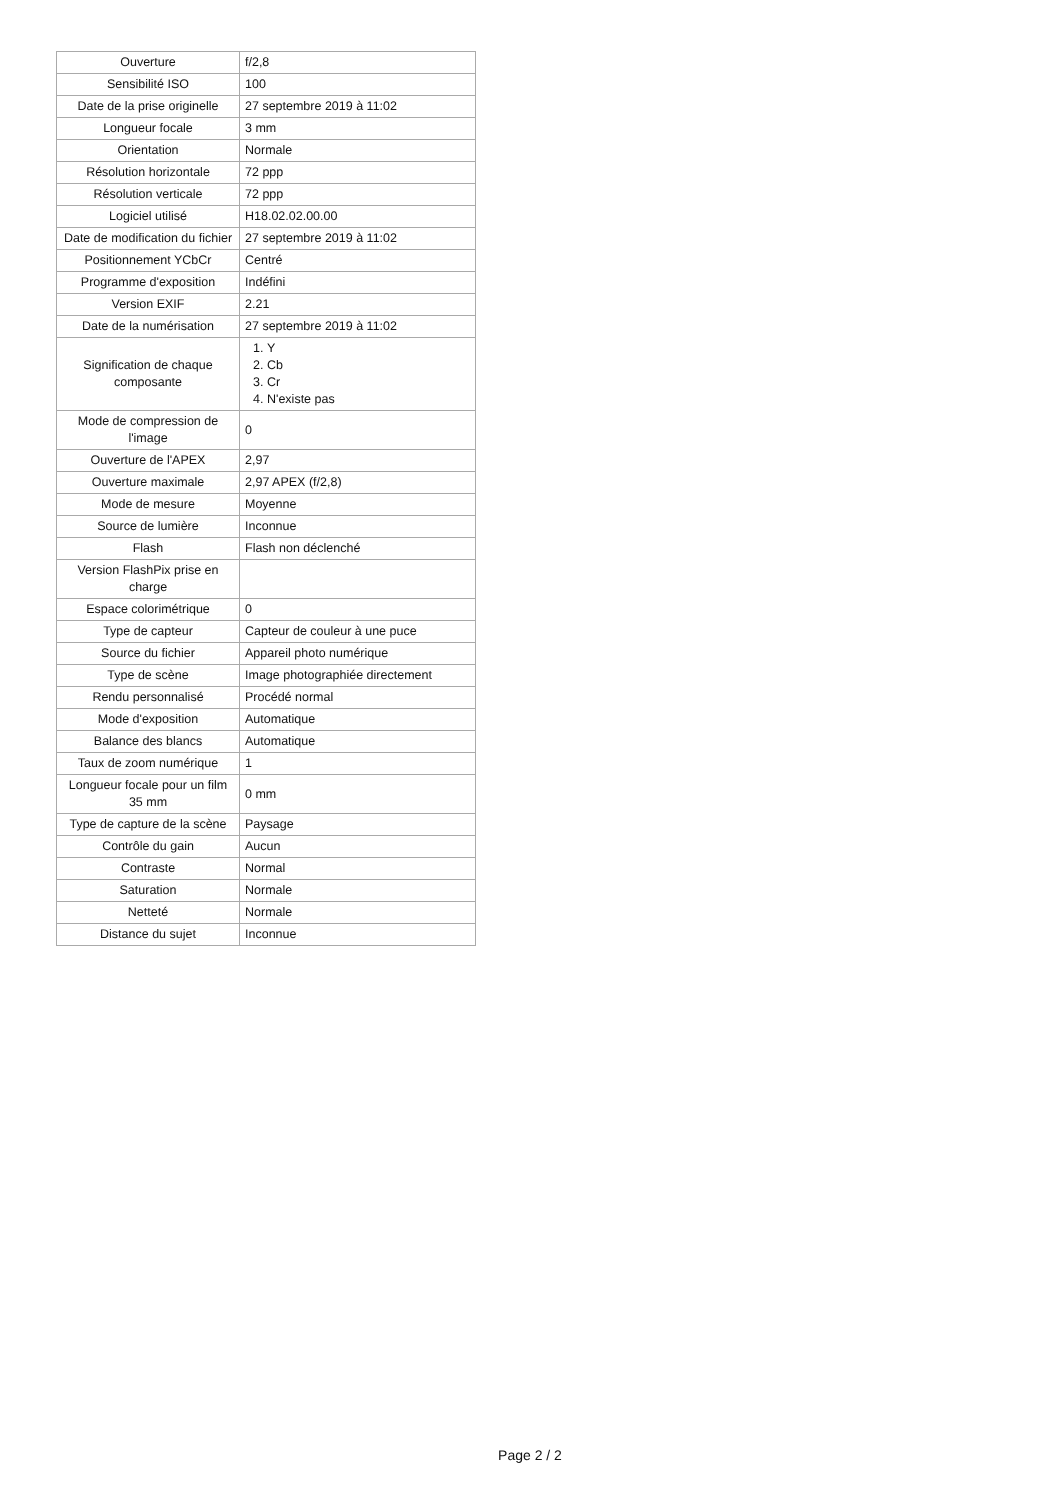| Ouverture | f/2,8 |
| Sensibilité ISO | 100 |
| Date de la prise originelle | 27 septembre 2019 à 11:02 |
| Longueur focale | 3 mm |
| Orientation | Normale |
| Résolution horizontale | 72 ppp |
| Résolution verticale | 72 ppp |
| Logiciel utilisé | H18.02.02.00.00 |
| Date de modification du fichier | 27 septembre 2019 à 11:02 |
| Positionnement YCbCr | Centré |
| Programme d'exposition | Indéfini |
| Version EXIF | 2.21 |
| Date de la numérisation | 27 septembre 2019 à 11:02 |
| Signification de chaque composante | 1. Y 2. Cb 3. Cr 4. N'existe pas |
| Mode de compression de l'image | 0 |
| Ouverture de l'APEX | 2,97 |
| Ouverture maximale | 2,97 APEX (f/2,8) |
| Mode de mesure | Moyenne |
| Source de lumière | Inconnue |
| Flash | Flash non déclenché |
| Version FlashPix prise en charge | |
| Espace colorimétrique | 0 |
| Type de capteur | Capteur de couleur à une puce |
| Source du fichier | Appareil photo numérique |
| Type de scène | Image photographiée directement |
| Rendu personnalisé | Procédé normal |
| Mode d'exposition | Automatique |
| Balance des blancs | Automatique |
| Taux de zoom numérique | 1 |
| Longueur focale pour un film 35 mm | 0 mm |
| Type de capture de la scène | Paysage |
| Contrôle du gain | Aucun |
| Contraste | Normal |
| Saturation | Normale |
| Netteté | Normale |
| Distance du sujet | Inconnue |
Page 2 / 2